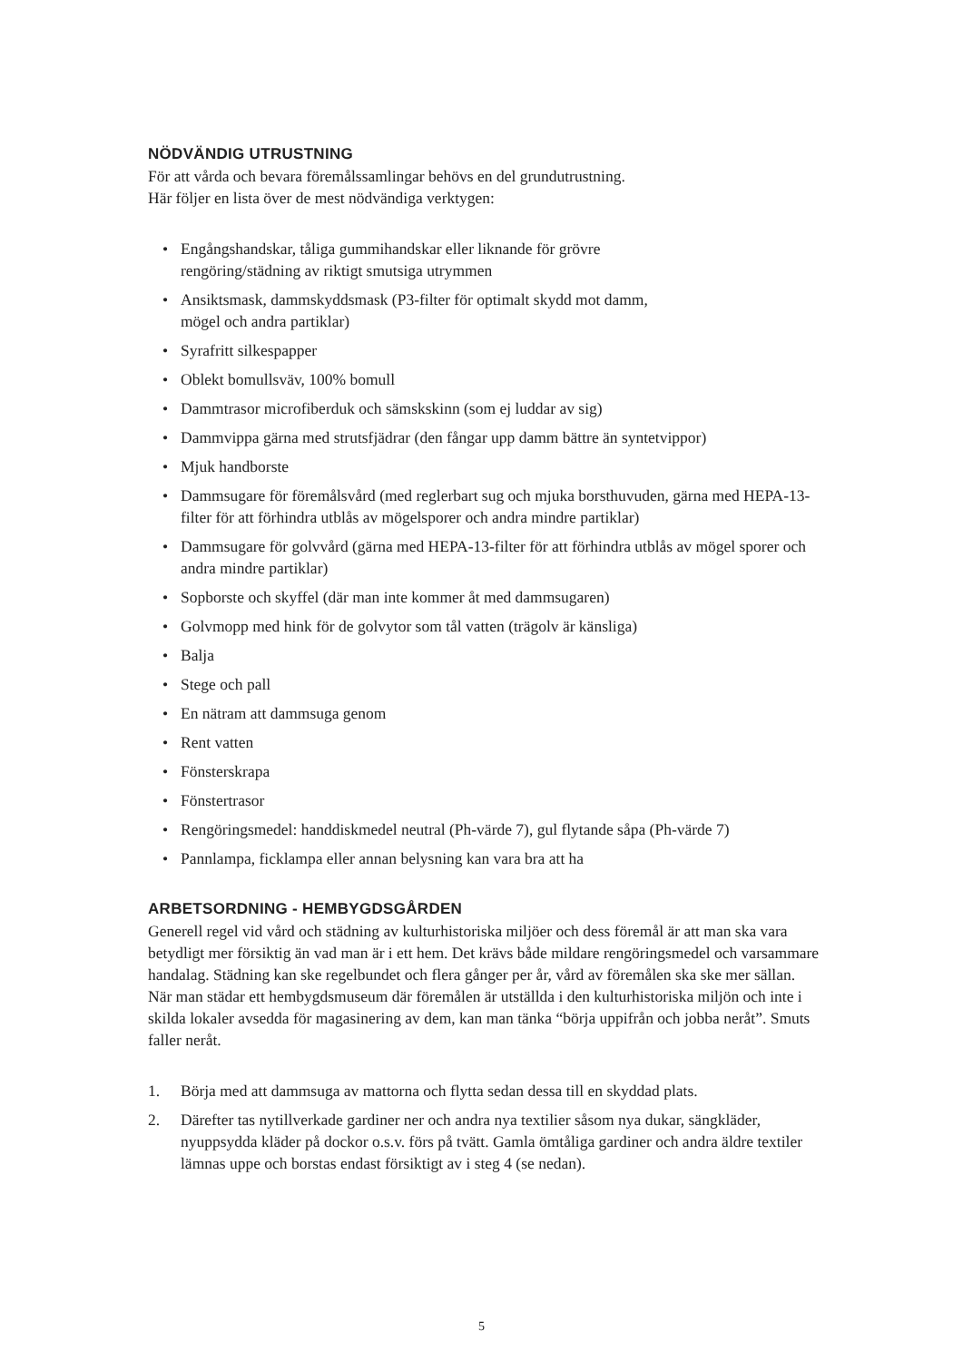NÖDVÄNDIG UTRUSTNING
För att vårda och bevara föremålssamlingar behövs en del grundutrustning.
Här följer en lista över de mest nödvändiga verktygen:
• Engångshandskar, tåliga gummihandskar eller liknande för grövre
rengöring/städning av riktigt smutsiga utrymmen
• Ansiktsmask, dammskyddsmask (P3-filter för optimalt skydd mot damm,
mögel och andra partiklar)
• Syrafritt silkespapper
• Oblekt bomullsväv, 100% bomull
• Dammtrasor microfiberduk och sämskskinn (som ej luddar av sig)
• Dammvippa gärna med strutsfjädrar (den fångar upp damm bättre än syntetvippor)
• Mjuk handborste
• Dammsugare för föremålsvård (med reglerbart sug och mjuka borsthuvuden, gärna med HEPA-13-filter för att förhindra utblås av mögelsporer och andra mindre partiklar)
• Dammsugare för golvvård (gärna med HEPA-13-filter för att förhindra utblås av mögel sporer och andra mindre partiklar)
• Sopborste och skyffel (där man inte kommer åt med dammsugaren)
• Golvmopp med hink för de golvytor som tål vatten (trägolv är känsliga)
• Balja
• Stege och pall
• En nätram att dammsuga genom
• Rent vatten
• Fönsterskrapa
• Fönstertrasor
• Rengöringsmedel: handdiskmedel neutral (Ph-värde 7), gul flytande såpa (Ph-värde 7)
• Pannlampa, ficklampa eller annan belysning kan vara bra att ha
ARBETSORDNING - HEMBYGDSGÅRDEN
Generell regel vid vård och städning av kulturhistoriska miljöer och dess föremål är att man ska vara betydligt mer försiktig än vad man är i ett hem. Det krävs både mildare rengöringsmedel och varsammare handalag. Städning kan ske regelbundet och flera gånger per år, vård av föremålen ska ske mer sällan.
När man städar ett hembygdsmuseum där föremålen är utställda i den kulturhistoriska miljön och inte i skilda lokaler avsedda för magasinering av dem, kan man tänka “börja uppifrån och jobba neråt”. Smuts faller neråt.
1. Börja med att dammsuga av mattorna och flytta sedan dessa till en skyddad plats.
2. Därefter tas nytillverkade gardiner ner och andra nya textilier såsom nya dukar, sängkläder, nyuppsydda kläder på dockor o.s.v. förs på tvätt. Gamla ömtåliga gardiner och andra äldre textiler lämnas uppe och borstas endast försiktigt av i steg 4 (se nedan).
5